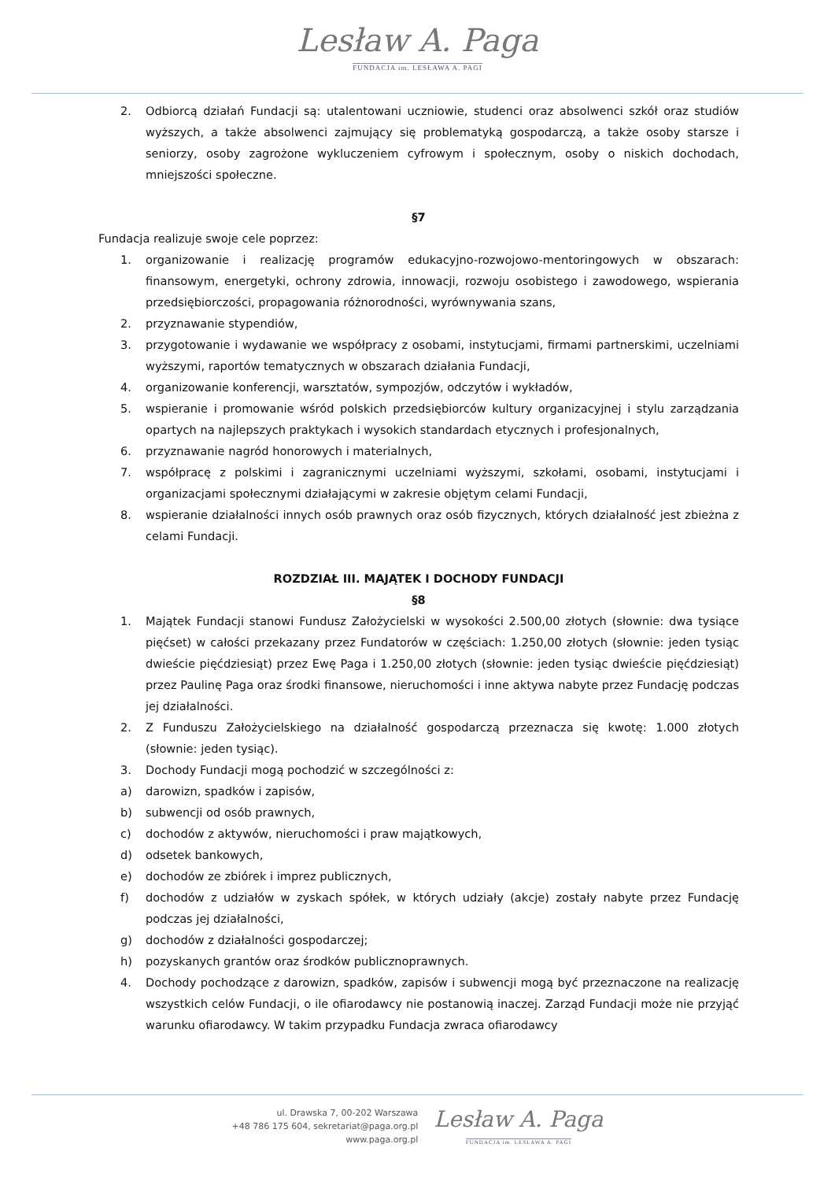Lesław A. Paga
FUNDACJA im. LESŁAWA A. PAGI
2. Odbiorcą działań Fundacji są: utalentowani uczniowie, studenci oraz absolwenci szkół oraz studiów wyższych, a także absolwenci zajmujący się problematyką gospodarczą, a także osoby starsze i seniorzy, osoby zagrożone wykluczeniem cyfrowym i społecznym, osoby o niskich dochodach, mniejszości społeczne.
§7
Fundacja realizuje swoje cele poprzez:
1. organizowanie i realizację programów edukacyjno-rozwojowo-mentoringowych w obszarach: finansowym, energetyki, ochrony zdrowia, innowacji, rozwoju osobistego i zawodowego, wspierania przedsiębiorczości, propagowania różnorodności, wyrównywania szans,
2. przyznawanie stypendiów,
3. przygotowanie i wydawanie we współpracy z osobami, instytucjami, firmami partnerskimi, uczelniami wyższymi, raportów tematycznych w obszarach działania Fundacji,
4. organizowanie konferencji, warsztatów, sympozjów, odczytów i wykładów,
5. wspieranie i promowanie wśród polskich przedsiębiorców kultury organizacyjnej i stylu zarządzania opartych na najlepszych praktykach i wysokich standardach etycznych i profesjonalnych,
6. przyznawanie nagród honorowych i materialnych,
7. współpracę z polskimi i zagranicznymi uczelniami wyższymi, szkołami, osobami, instytucjami i organizacjami społecznymi działającymi w zakresie objętym celami Fundacji,
8. wspieranie działalności innych osób prawnych oraz osób fizycznych, których działalność jest zbieżna z celami Fundacji.
ROZDZIAŁ III. MAJĄTEK I DOCHODY FUNDACJI
§8
1. Majątek Fundacji stanowi Fundusz Założycielski w wysokości 2.500,00 złotych (słownie: dwa tysiące pięćset) w całości przekazany przez Fundatorów w częściach: 1.250,00 złotych (słownie: jeden tysiąc dwieście pięćdziesiąt) przez Ewę Paga i 1.250,00 złotych (słownie: jeden tysiąc dwieście pięćdziesiąt) przez Paulinę Paga oraz środki finansowe, nieruchomości i inne aktywa nabyte przez Fundację podczas jej działalności.
2. Z Funduszu Założycielskiego na działalność gospodarczą przeznacza się kwotę: 1.000 złotych (słownie: jeden tysiąc).
3. Dochody Fundacji mogą pochodzić w szczególności z:
a) darowizn, spadków i zapisów,
b) subwencji od osób prawnych,
c) dochodów z aktywów, nieruchomości i praw majątkowych,
d) odsetek bankowych,
e) dochodów ze zbiórek i imprez publicznych,
f) dochodów z udziałów w zyskach spółek, w których udziały (akcje) zostały nabyte przez Fundację podczas jej działalności,
g) dochodów z działalności gospodarczej;
h) pozyskanych grantów oraz środków publicznoprawnych.
4. Dochody pochodzące z darowizn, spadków, zapisów i subwencji mogą być przeznaczone na realizację wszystkich celów Fundacji, o ile ofiarodawcy nie postanowią inaczej. Zarząd Fundacji może nie przyjąć warunku ofiarodawcy. W takim przypadku Fundacja zwraca ofiarodawcy
ul. Drawska 7, 00-202 Warszawa
+48 786 175 604, sekretariat@paga.org.pl
www.paga.org.pl
Lesław A. Paga
FUNDACJA im. LESŁAWA A. PAGI